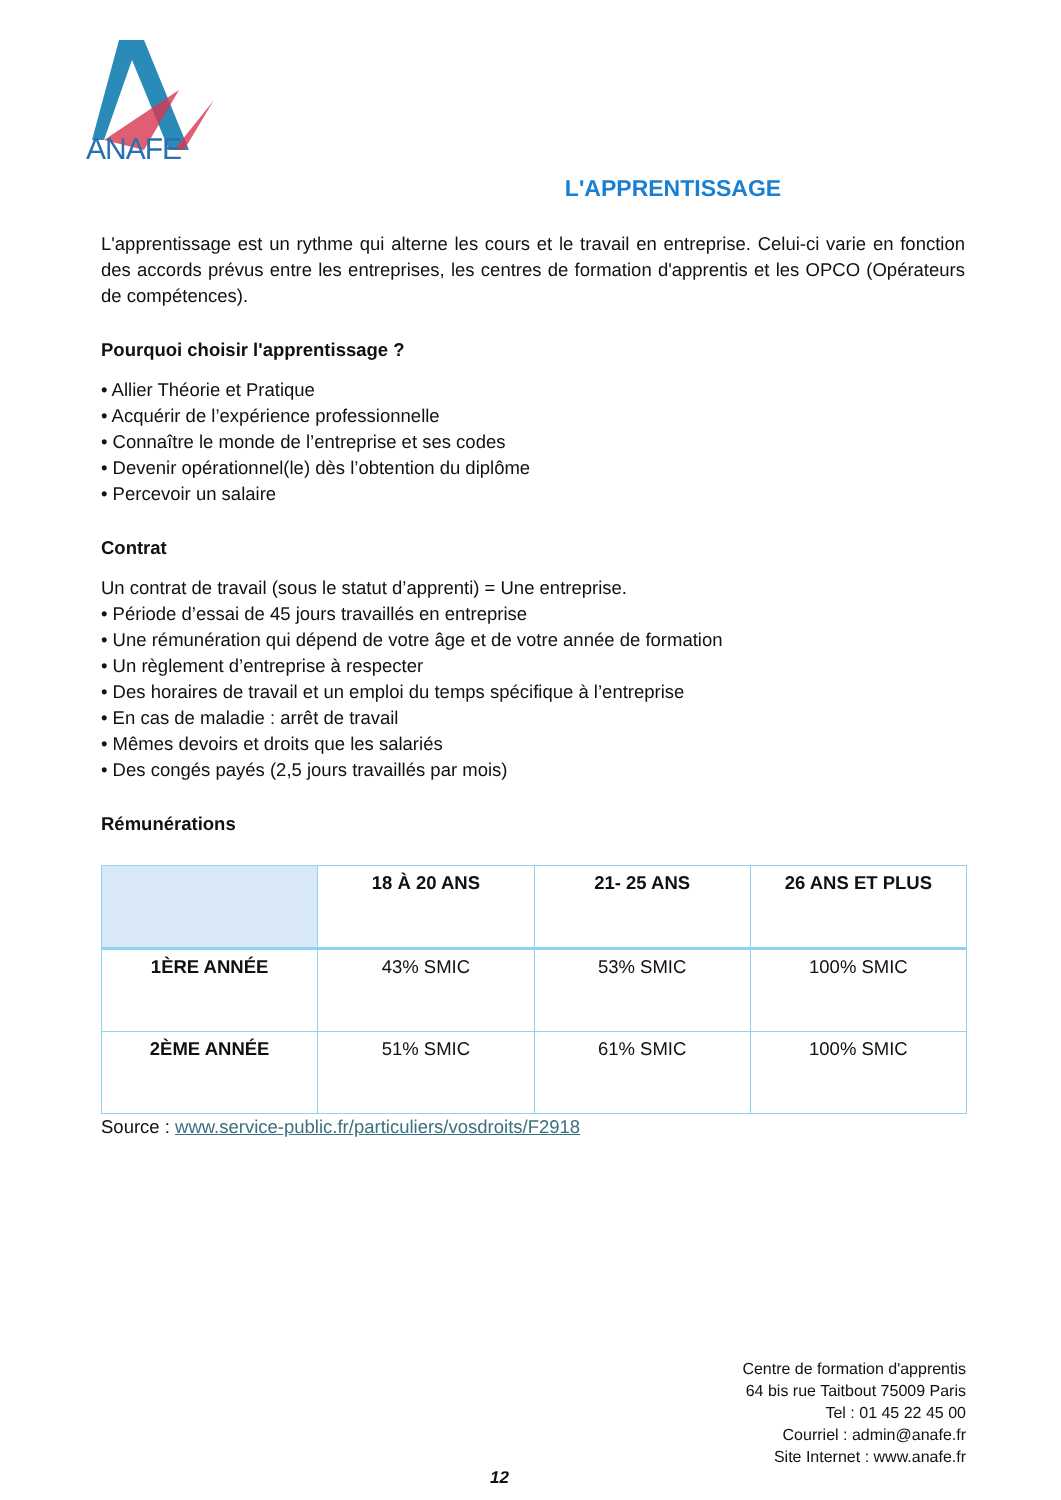ANAFE
L'APPRENTISSAGE
L'apprentissage est un rythme qui alterne les cours et le travail en entreprise. Celui-ci varie en fonction des accords prévus entre les entreprises, les centres de formation d'apprentis et les OPCO (Opérateurs de compétences).
Pourquoi choisir l'apprentissage ?
• Allier Théorie et Pratique
• Acquérir de l’expérience professionnelle
• Connaître le monde de l’entreprise et ses codes
• Devenir opérationnel(le) dès l’obtention du diplôme
• Percevoir un salaire
Contrat
Un contrat de travail (sous le statut d’apprenti) = Une entreprise.
• Période d’essai de 45 jours travaillés en entreprise
• Une rémunération qui dépend de votre âge et de votre année de formation
• Un règlement d’entreprise à respecter
• Des horaires de travail et un emploi du temps spécifique à l’entreprise
• En cas de maladie : arrêt de travail
• Mêmes devoirs et droits que les salariés
• Des congés payés (2,5 jours travaillés par mois)
Rémunérations
| | 18 À 20 ANS | 21- 25 ANS | 26 ANS ET PLUS |
| --- | --- | --- | --- |
| 1ÈRE ANNÉE | 43% SMIC | 53% SMIC | 100% SMIC |
| 2ÈME ANNÉE | 51% SMIC | 61% SMIC | 100% SMIC |
Source : www.service-public.fr/particuliers/vosdroits/F2918
Centre de formation d'apprentis
64 bis rue Taitbout 75009 Paris
Tel : 01 45 22 45 00
Courriel : admin@anafe.fr
Site Internet : www.anafe.fr
12